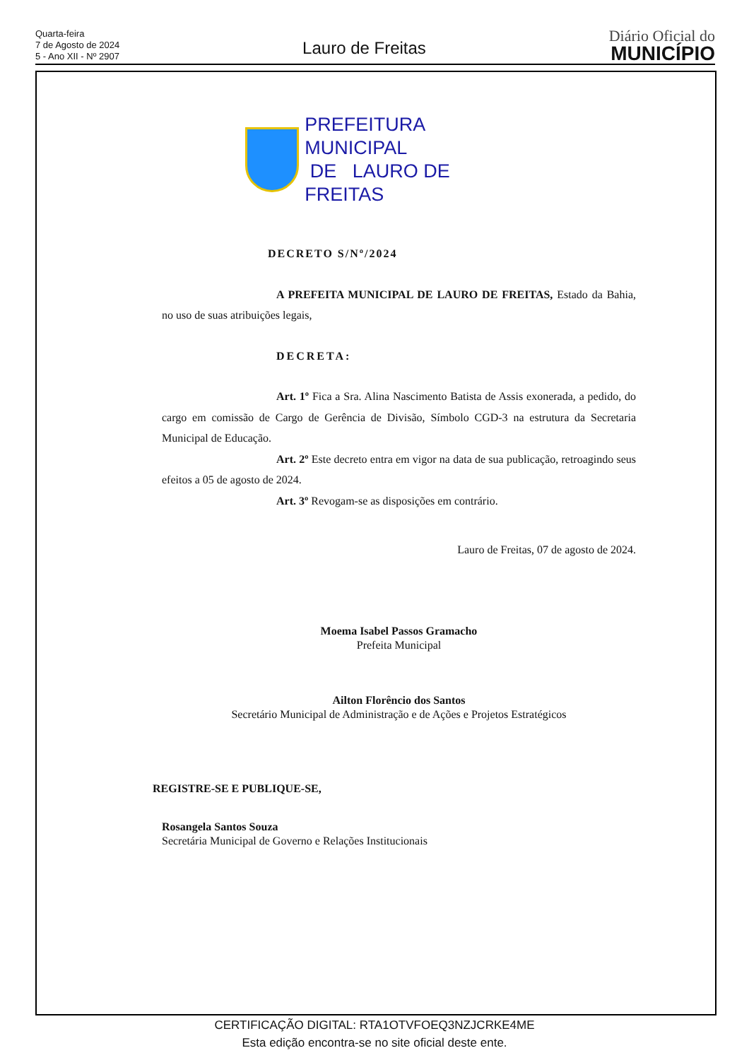Quarta-feira
7 de Agosto de 2024
5 - Ano XII - Nº 2907
Lauro de Freitas
Diário Oficial do
MUNICÍPIO
PREFEITURA MUNICIPAL
DE LAURO DE FREITAS
DECRETO S/Nº/2024
A PREFEITA MUNICIPAL DE LAURO DE FREITAS, Estado da Bahia, no uso de suas atribuições legais,
DECRETA:
Art. 1º Fica a Sra. Alina Nascimento Batista de Assis exonerada, a pedido, do cargo em comissão de Cargo de Gerência de Divisão, Símbolo CGD-3 na estrutura da Secretaria Municipal de Educação.
Art. 2º Este decreto entra em vigor na data de sua publicação, retroagindo seus efeitos a 05 de agosto de 2024.
Art. 3º Revogam-se as disposições em contrário.
Lauro de Freitas, 07 de agosto de 2024.
Moema Isabel Passos Gramacho
Prefeita Municipal
Ailton Florêncio dos Santos
Secretário Municipal de Administração e de Ações e Projetos Estratégicos
REGISTRE-SE E PUBLIQUE-SE,
Rosangela Santos Souza
Secretária Municipal de Governo e Relações Institucionais
CERTIFICAÇÃO DIGITAL: RTA1OTVFOEQ3NZJCRKE4ME
Esta edição encontra-se no site oficial deste ente.